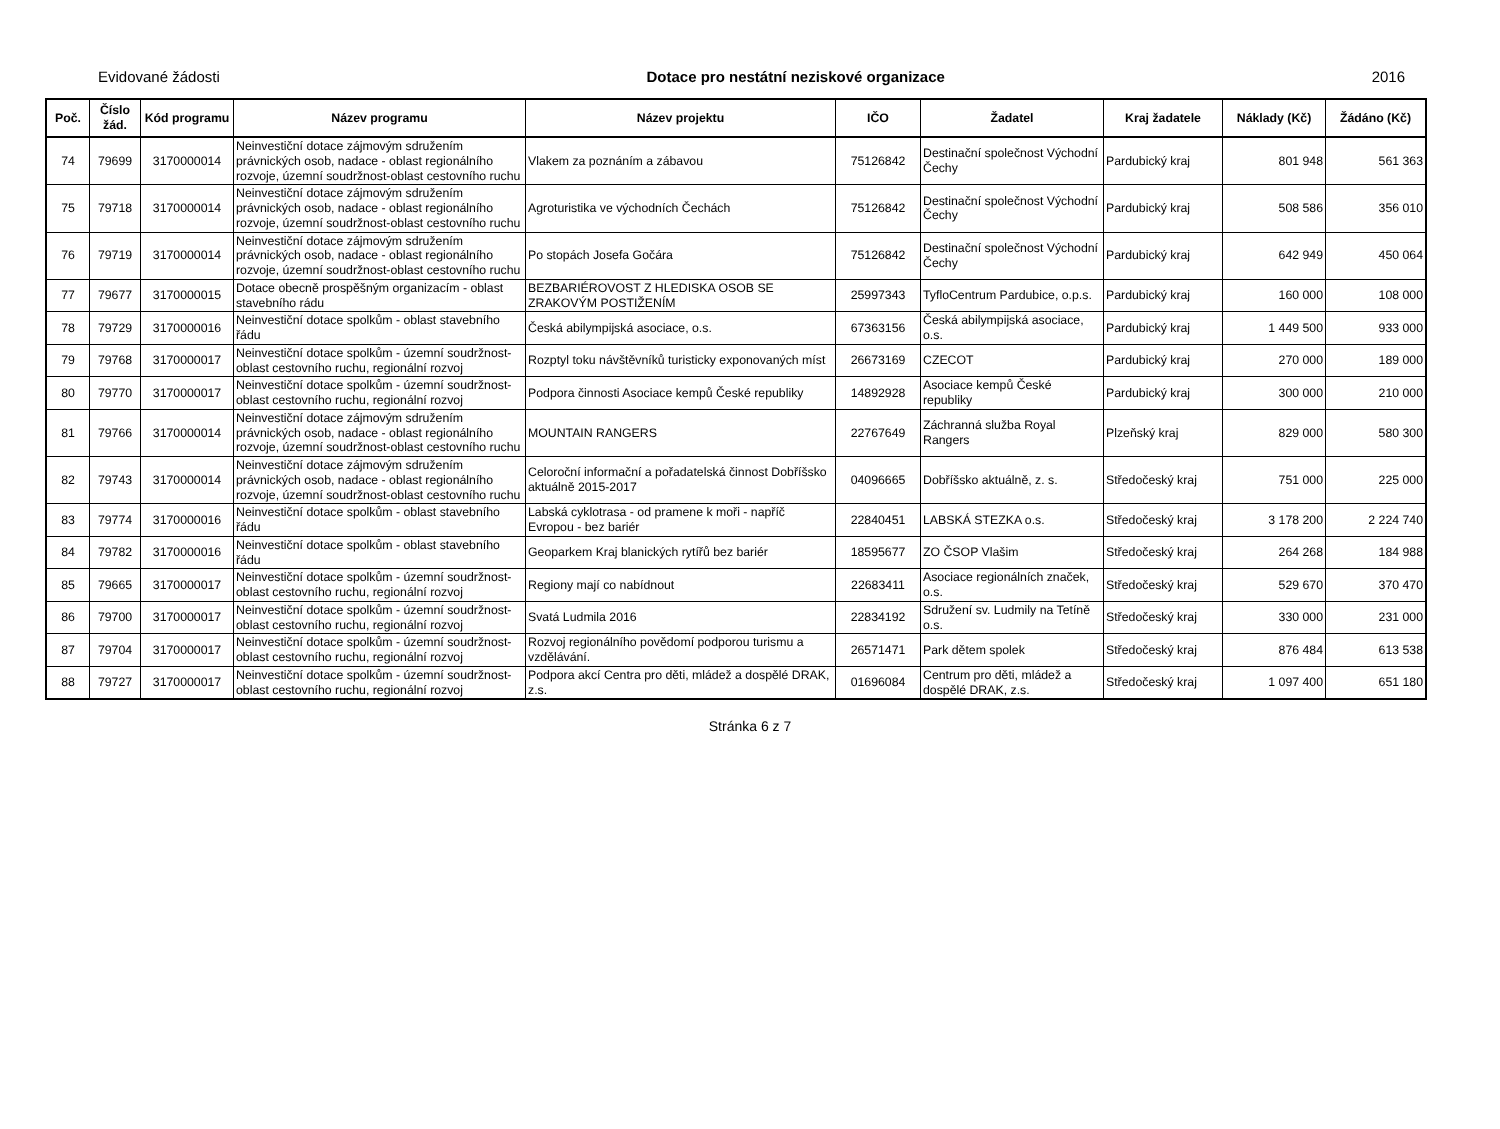Evidované žádosti Dotace pro nestátní neziskové organizace 2016
| Poč. | Číslo žád. | Kód programu | Název programu | Název projektu | IČO | Žadatel | Kraj žadatele | Náklady (Kč) | Žádáno (Kč) |
| --- | --- | --- | --- | --- | --- | --- | --- | --- | --- |
| 74 | 79699 | 3170000014 | Neinvestiční dotace zájmovým sdružením právnických osob, nadace - oblast regionálního rozvoje, územní soudržnost-oblast cestovního ruchu | Vlakem za poznáním a zábavou | 75126842 | Destinační společnost Východní Čechy | Pardubický kraj | 801 948 | 561 363 |
| 75 | 79718 | 3170000014 | Neinvestiční dotace zájmovým sdružením právnických osob, nadace - oblast regionálního rozvoje, územní soudržnost-oblast cestovního ruchu | Agroturistika ve východních Čechách | 75126842 | Destinační společnost Východní Čechy | Pardubický kraj | 508 586 | 356 010 |
| 76 | 79719 | 3170000014 | Neinvestiční dotace zájmovým sdružením právnických osob, nadace - oblast regionálního rozvoje, územní soudržnost-oblast cestovního ruchu | Po stopách Josefa Gočára | 75126842 | Destinační společnost Východní Čechy | Pardubický kraj | 642 949 | 450 064 |
| 77 | 79677 | 3170000015 | Dotace obecně prospěšným organizacím - oblast stavebního rádu | BEZBARIÉROVOST Z HLEDISKA OSOB SE ZRAKOVÝM POSTIŽENÍM | 25997343 | TyfloCentrum Pardubice, o.p.s. | Pardubický kraj | 160 000 | 108 000 |
| 78 | 79729 | 3170000016 | Neinvestiční dotace spolkům - oblast stavebního řádu | Česká abilympijská asociace, o.s. | 67363156 | Česká abilympijská asociace, o.s. | Pardubický kraj | 1 449 500 | 933 000 |
| 79 | 79768 | 3170000017 | Neinvestiční dotace spolkům - územní soudržnost-oblast cestovního ruchu, regionální rozvoj | Rozptyl toku návštěvníků turisticky exponovaných míst | 26673169 | CZECOT | Pardubický kraj | 270 000 | 189 000 |
| 80 | 79770 | 3170000017 | Neinvestiční dotace spolkům - územní soudržnost-oblast cestovního ruchu, regionální rozvoj | Podpora činnosti Asociace kempů České republiky | 14892928 | Asociace kempů České republiky | Pardubický kraj | 300 000 | 210 000 |
| 81 | 79766 | 3170000014 | Neinvestiční dotace zájmovým sdružením právnických osob, nadace - oblast regionálního rozvoje, územní soudržnost-oblast cestovního ruchu | MOUNTAIN RANGERS | 22767649 | Záchranná služba Royal Rangers | Plzeňský kraj | 829 000 | 580 300 |
| 82 | 79743 | 3170000014 | Neinvestiční dotace zájmovým sdružením právnických osob, nadace - oblast regionálního rozvoje, územní soudržnost-oblast cestovního ruchu | Celoroční informační a pořadatelská činnost Dobříšsko aktuálně 2015-2017 | 04096665 | Dobříšsko aktuálně, z. s. | Středočeský kraj | 751 000 | 225 000 |
| 83 | 79774 | 3170000016 | Neinvestiční dotace spolkům - oblast stavebního řádu | Labská cyklotrasa - od pramene k moři - napříč Evropou - bez bariér | 22840451 | LABSKÁ STEZKA o.s. | Středočeský kraj | 3 178 200 | 2 224 740 |
| 84 | 79782 | 3170000016 | Neinvestiční dotace spolkům - oblast stavebního řádu | Geoparkem Kraj blanických rytířů bez bariér | 18595677 | ZO ČSOP Vlašim | Středočeský kraj | 264 268 | 184 988 |
| 85 | 79665 | 3170000017 | Neinvestiční dotace spolkům - územní soudržnost-oblast cestovního ruchu, regionální rozvoj | Regiony mají co nabídnout | 22683411 | Asociace regionálních značek, o.s. | Středočeský kraj | 529 670 | 370 470 |
| 86 | 79700 | 3170000017 | Neinvestiční dotace spolkům - územní soudržnost-oblast cestovního ruchu, regionální rozvoj | Svatá Ludmila 2016 | 22834192 | Sdružení sv. Ludmily na Tetíně o.s. | Středočeský kraj | 330 000 | 231 000 |
| 87 | 79704 | 3170000017 | Neinvestiční dotace spolkům - územní soudržnost-oblast cestovního ruchu, regionální rozvoj | Rozvoj regionálního povědomí podporou turismu a vzdělávání. | 26571471 | Park dětem spolek | Středočeský kraj | 876 484 | 613 538 |
| 88 | 79727 | 3170000017 | Neinvestiční dotace spolkům - územní soudržnost-oblast cestovního ruchu, regionální rozvoj | Podpora akcí Centra pro děti, mládež a dospělé DRAK, z.s. | 01696084 | Centrum pro děti, mládež a dospělé DRAK, z.s. | Středočeský kraj | 1 097 400 | 651 180 |
Stránka 6 z 7